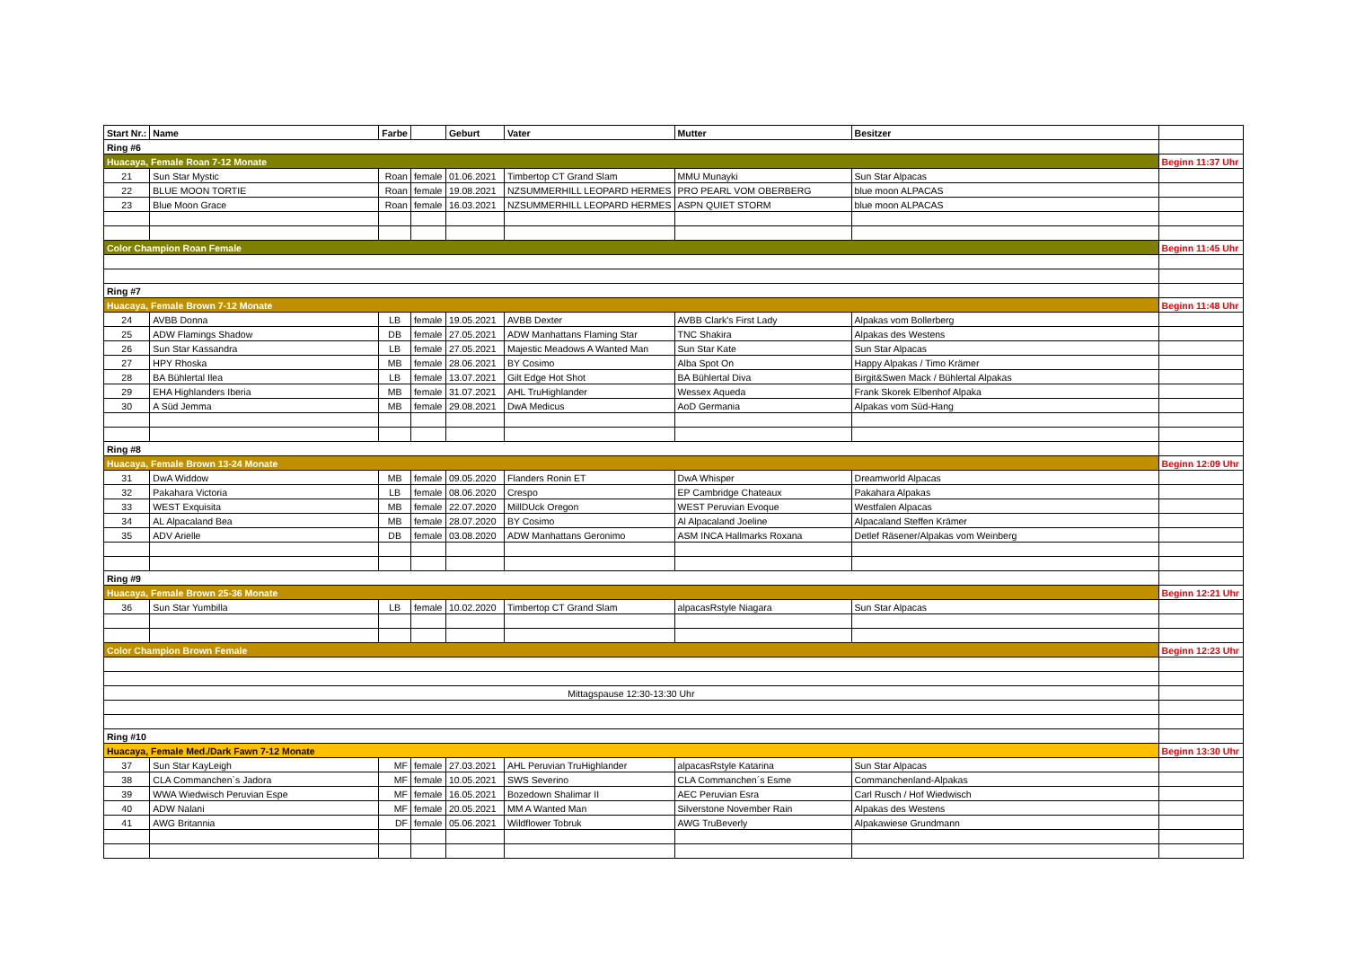| Start Nr.: | Name | Farbe | | Geburt | Vater | Mutter | Besitzer | |
| --- | --- | --- | --- | --- | --- | --- | --- | --- |
| Ring #6 | | | | | | | | |
| Huacaya, Female Roan 7-12 Monate | | | | | | | | Beginn 11:37 Uhr |
| 21 | Sun Star Mystic | Roan | female | 01.06.2021 | Timbertop CT Grand Slam | MMU Munayki | Sun Star Alpacas | |
| 22 | BLUE MOON TORTIE | Roan | female | 19.08.2021 | NZSUMMERHILL LEOPARD HERMES | PRO PEARL VOM OBERBERG | blue moon ALPACAS | |
| 23 | Blue Moon Grace | Roan | female | 16.03.2021 | NZSUMMERHILL LEOPARD HERMES | ASPN QUIET STORM | blue moon ALPACAS | |
| Color Champion Roan Female | | | | | | | | Beginn 11:45 Uhr |
| Ring #7 | | | | | | | | |
| Huacaya, Female Brown 7-12 Monate | | | | | | | | Beginn 11:48 Uhr |
| 24 | AVBB Donna | LB | female | 19.05.2021 | AVBB Dexter | AVBB Clark's First Lady | Alpakas vom Bollerberg | |
| 25 | ADW Flamings Shadow | DB | female | 27.05.2021 | ADW Manhattans Flaming Star | TNC Shakira | Alpakas des Westens | |
| 26 | Sun Star Kassandra | LB | female | 27.05.2021 | Majestic Meadows A Wanted Man | Sun Star Kate | Sun Star Alpacas | |
| 27 | HPY Rhoska | MB | female | 28.06.2021 | BY Cosimo | Alba Spot On | Happy Alpakas / Timo Krämer | |
| 28 | BA Bühlertal Ilea | LB | female | 13.07.2021 | Gilt Edge Hot Shot | BA Bühlertal Diva | Birgit&Swen Mack / Bühlertal Alpakas | |
| 29 | EHA Highlanders Iberia | MB | female | 31.07.2021 | AHL TruHighlander | Wessex Aqueda | Frank Skorek Elbenhof Alpaka | |
| 30 | A Süd Jemma | MB | female | 29.08.2021 | DwA Medicus | AoD Germania | Alpakas vom Süd-Hang | |
| Ring #8 | | | | | | | | |
| Huacaya, Female Brown 13-24 Monate | | | | | | | | Beginn 12:09 Uhr |
| 31 | DwA Widdow | MB | female | 09.05.2020 | Flanders Ronin ET | DwA Whisper | Dreamworld Alpacas | |
| 32 | Pakahara Victoria | LB | female | 08.06.2020 | Crespo | EP Cambridge Chateaux | Pakahara Alpakas | |
| 33 | WEST Exquisita | MB | female | 22.07.2020 | MillDUck Oregon | WEST Peruvian Evoque | Westfalen Alpacas | |
| 34 | AL Alpacaland Bea | MB | female | 28.07.2020 | BY Cosimo | Al Alpacaland Joeline | Alpacaland Steffen Krämer | |
| 35 | ADV Arielle | DB | female | 03.08.2020 | ADW Manhattans Geronimo | ASM INCA Hallmarks Roxana | Detlef Räsener/Alpakas vom Weinberg | |
| Ring #9 | | | | | | | | |
| Huacaya, Female Brown 25-36 Monate | | | | | | | | Beginn 12:21 Uhr |
| 36 | Sun Star Yumbilla | LB | female | 10.02.2020 | Timbertop CT Grand Slam | alpacasRstyle Niagara | Sun Star Alpacas | |
| Color Champion Brown Female | | | | | | | | Beginn 12:23 Uhr |
| Mittagspause 12:30-13:30 Uhr | | | | | | | | |
| Ring #10 | | | | | | | | |
| Huacaya, Female Med./Dark Fawn 7-12 Monate | | | | | | | | Beginn 13:30 Uhr |
| 37 | Sun Star KayLeigh | MF | female | 27.03.2021 | AHL Peruvian TruHighlander | alpacasRstyle Katarina | Sun Star Alpacas | |
| 38 | CLA Commanchen`s Jadora | MF | female | 10.05.2021 | SWS Severino | CLA Commanchen´s Esme | Commanchenland-Alpakas | |
| 39 | WWA Wiedwisch Peruvian Espe | MF | female | 16.05.2021 | Bozedown Shalimar II | AEC Peruvian Esra | Carl Rusch / Hof Wiedwisch | |
| 40 | ADW Nalani | MF | female | 20.05.2021 | MM A Wanted Man | Silverstone November Rain | Alpakas des Westens | |
| 41 | AWG Britannia | DF | female | 05.06.2021 | Wildflower Tobruk | AWG TruBeverly | Alpakawiese Grundmann | |